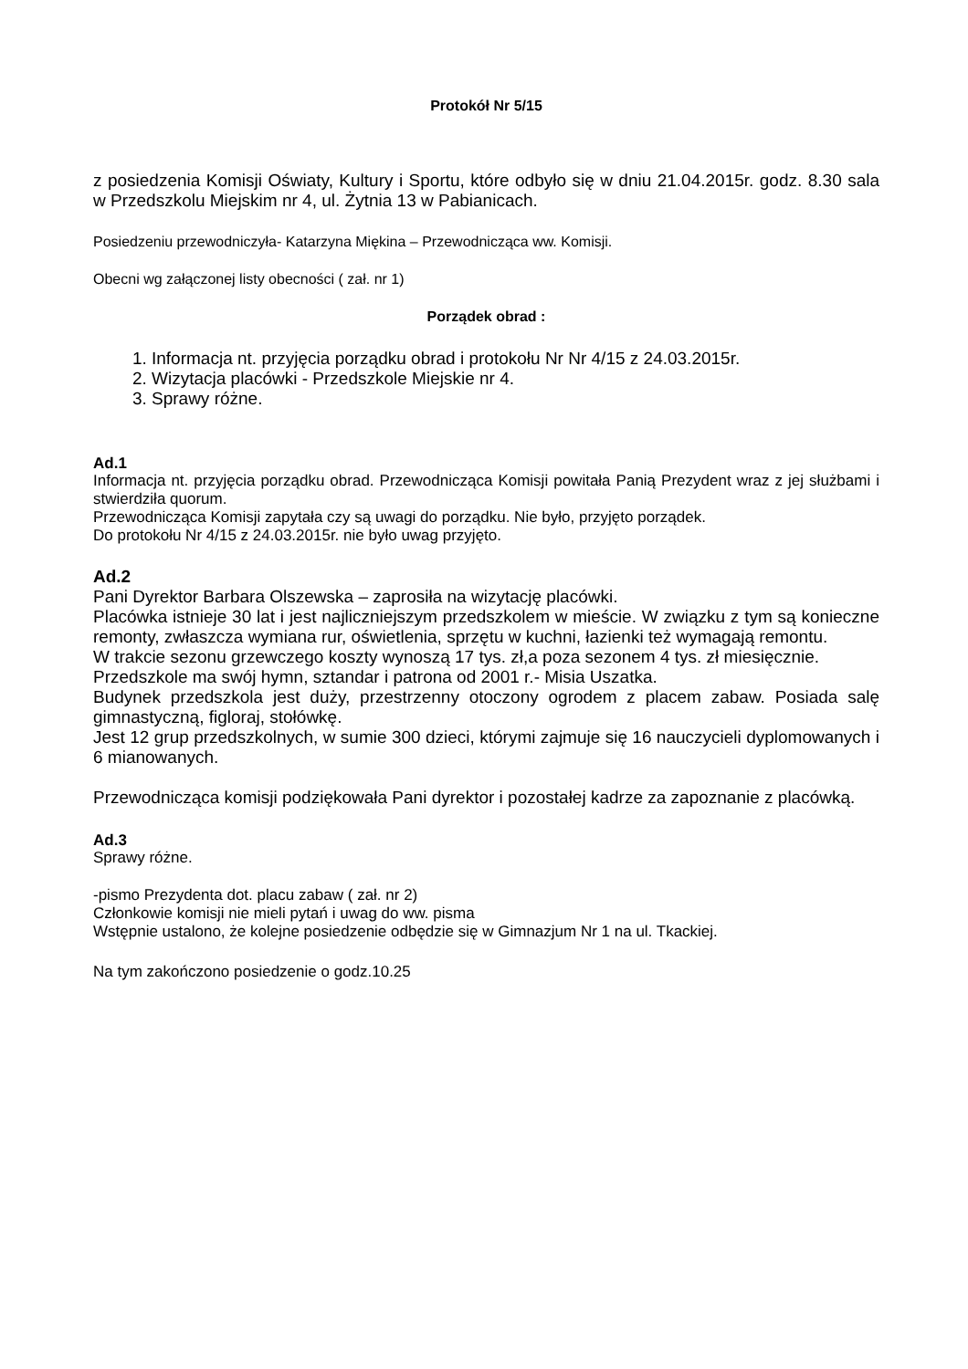Protokół Nr 5/15
z posiedzenia Komisji Oświaty, Kultury i Sportu, które odbyło się w dniu 21.04.2015r. godz. 8.30 sala w Przedszkolu Miejskim nr 4, ul. Żytnia 13 w Pabianicach.
Posiedzeniu przewodniczyła- Katarzyna Miękina – Przewodnicząca ww. Komisji.
Obecni wg załączonej listy obecności ( zał. nr 1)
Porządek obrad :
1. Informacja nt. przyjęcia porządku obrad i protokołu Nr Nr 4/15 z 24.03.2015r.
2. Wizytacja placówki - Przedszkole Miejskie nr 4.
3. Sprawy różne.
Ad.1
Informacja nt. przyjęcia porządku obrad. Przewodnicząca Komisji powitała Panią Prezydent wraz z jej służbami i stwierdziła quorum.
Przewodnicząca Komisji zapytała czy są uwagi do porządku. Nie było, przyjęto porządek.
Do protokołu Nr 4/15 z 24.03.2015r. nie było uwag przyjęto.
Ad.2
Pani Dyrektor Barbara Olszewska – zaprosiła na wizytację placówki.
Placówka istnieje 30 lat i jest najliczniejszym przedszkolem w mieście. W związku z tym są konieczne remonty, zwłaszcza wymiana rur, oświetlenia, sprzętu w kuchni, łazienki też wymagają remontu.
W trakcie sezonu grzewczego koszty wynoszą 17 tys. zł,a poza sezonem 4 tys. zł miesięcznie.
Przedszkole ma swój hymn, sztandar i patrona od 2001 r.- Misia Uszatka.
Budynek przedszkola jest duży, przestrzenny otoczony ogrodem z placem zabaw. Posiada salę gimnastyczną, figloraj, stołówkę.
Jest 12 grup przedszkolnych, w sumie 300 dzieci, którymi zajmuje się 16 nauczycieli dyplomowanych i 6 mianowanych.
Przewodnicząca komisji podziękowała Pani dyrektor i pozostałej kadrze za zapoznanie z placówką.
Ad.3
Sprawy różne.
-pismo Prezydenta dot. placu zabaw ( zał. nr 2)
Członkowie komisji nie mieli pytań i uwag do ww. pisma
Wstępnie ustalono, że kolejne posiedzenie odbędzie się w Gimnazjum Nr 1 na ul. Tkackiej.
Na tym zakończono posiedzenie o godz.10.25